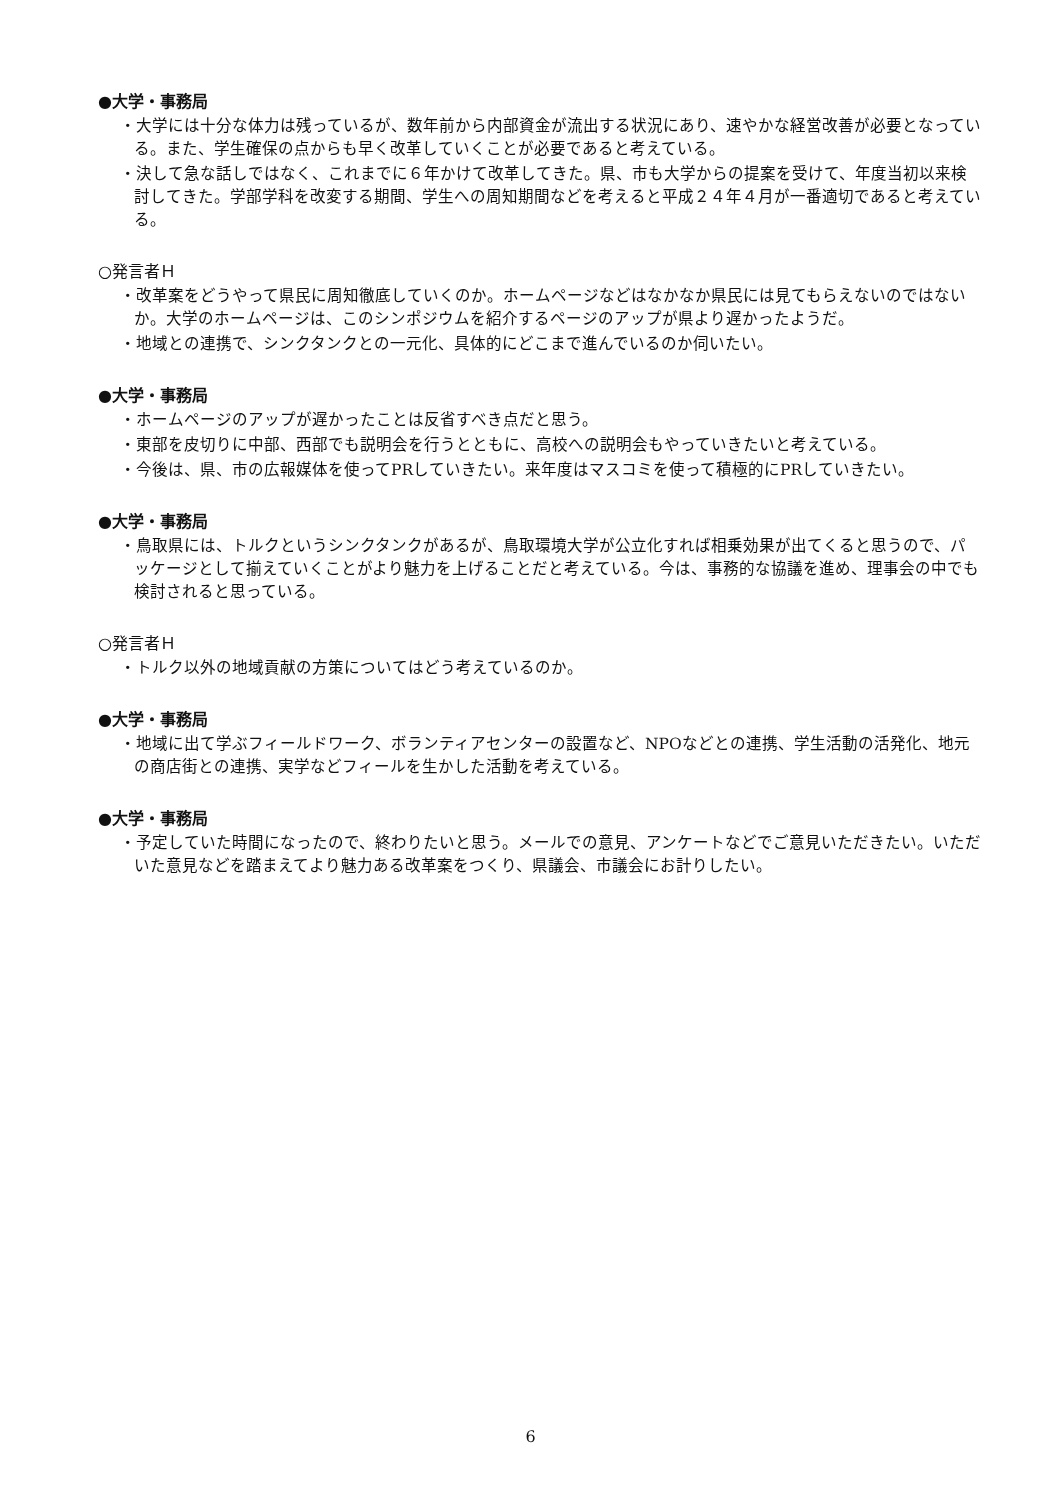●大学・事務局
・大学には十分な体力は残っているが、数年前から内部資金が流出する状況にあり、速やかな経営改善が必要となっている。また、学生確保の点からも早く改革していくことが必要であると考えている。
・決して急な話しではなく、これまでに６年かけて改革してきた。県、市も大学からの提案を受けて、年度当初以来検討してきた。学部学科を改変する期間、学生への周知期間などを考えると平成２４年４月が一番適切であると考えている。
○発言者Ｈ
・改革案をどうやって県民に周知徹底していくのか。ホームページなどはなかなか県民には見てもらえないのではないか。大学のホームページは、このシンポジウムを紹介するページのアップが県より遅かったようだ。
・地域との連携で、シンクタンクとの一元化、具体的にどこまで進んでいるのか伺いたい。
●大学・事務局
・ホームページのアップが遅かったことは反省すべき点だと思う。
・東部を皮切りに中部、西部でも説明会を行うとともに、高校への説明会もやっていきたいと考えている。
・今後は、県、市の広報媒体を使ってPRしていきたい。来年度はマスコミを使って積極的にPRしていきたい。
●大学・事務局
・鳥取県には、トルクというシンクタンクがあるが、鳥取環境大学が公立化すれば相乗効果が出てくると思うので、パッケージとして揃えていくことがより魅力を上げることだと考えている。今は、事務的な協議を進め、理事会の中でも検討されると思っている。
○発言者Ｈ
・トルク以外の地域貢献の方策についてはどう考えているのか。
●大学・事務局
・地域に出て学ぶフィールドワーク、ボランティアセンターの設置など、NPOなどとの連携、学生活動の活発化、地元の商店街との連携、実学などフィールを生かした活動を考えている。
●大学・事務局
・予定していた時間になったので、終わりたいと思う。メールでの意見、アンケートなどでご意見いただきたい。いただいた意見などを踏まえてより魅力ある改革案をつくり、県議会、市議会にお計りしたい。
6